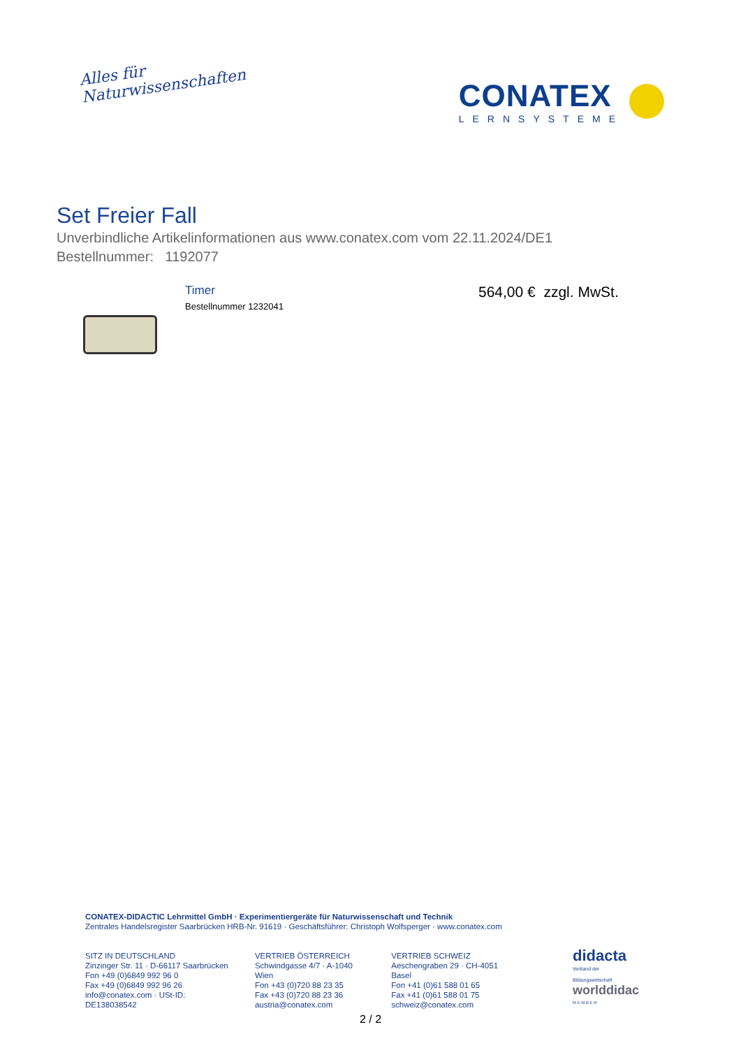Alles für
Naturwissenschaften
CONATEX
LERNSYSTEME
Set Freier Fall
Unverbindliche Artikelinformationen aus www.conatex.com vom 22.11.2024/DE1
Bestellnummer: 1192077
Timer
Bestellnummer 1232041
564,00 € zzgl. MwSt.
CONATEX-DIDACTIC Lehrmittel GmbH · Experimentiergeräte für Naturwissenschaft und Technik
Zentrales Handelsregister Saarbrücken HRB-Nr. 91619 · Geschäftsführer: Christoph Wolfsperger · www.conatex.com
SITZ IN DEUTSCHLAND
Zinzinger Str. 11 · D-66117 Saarbrücken
Fon +49 (0)6849 992 96 0
Fax +49 (0)6849 992 96 26
info@conatex.com · USt-ID: DE138038542
VERTRIEB ÖSTERREICH
Schwindgasse 4/7 · A-1040 Wien
Fon +43 (0)720 88 23 35
Fax +43 (0)720 88 23 36
austria@conatex.com
VERTRIEB SCHWEIZ
Aeschengraben 29 · CH-4051 Basel
Fon +41 (0)61 588 01 65
Fax +41 (0)61 588 01 75
schweiz@conatex.com
didacta
Verband der Bildungswirtschaft
worlddidac
M E M B E R
2 / 2